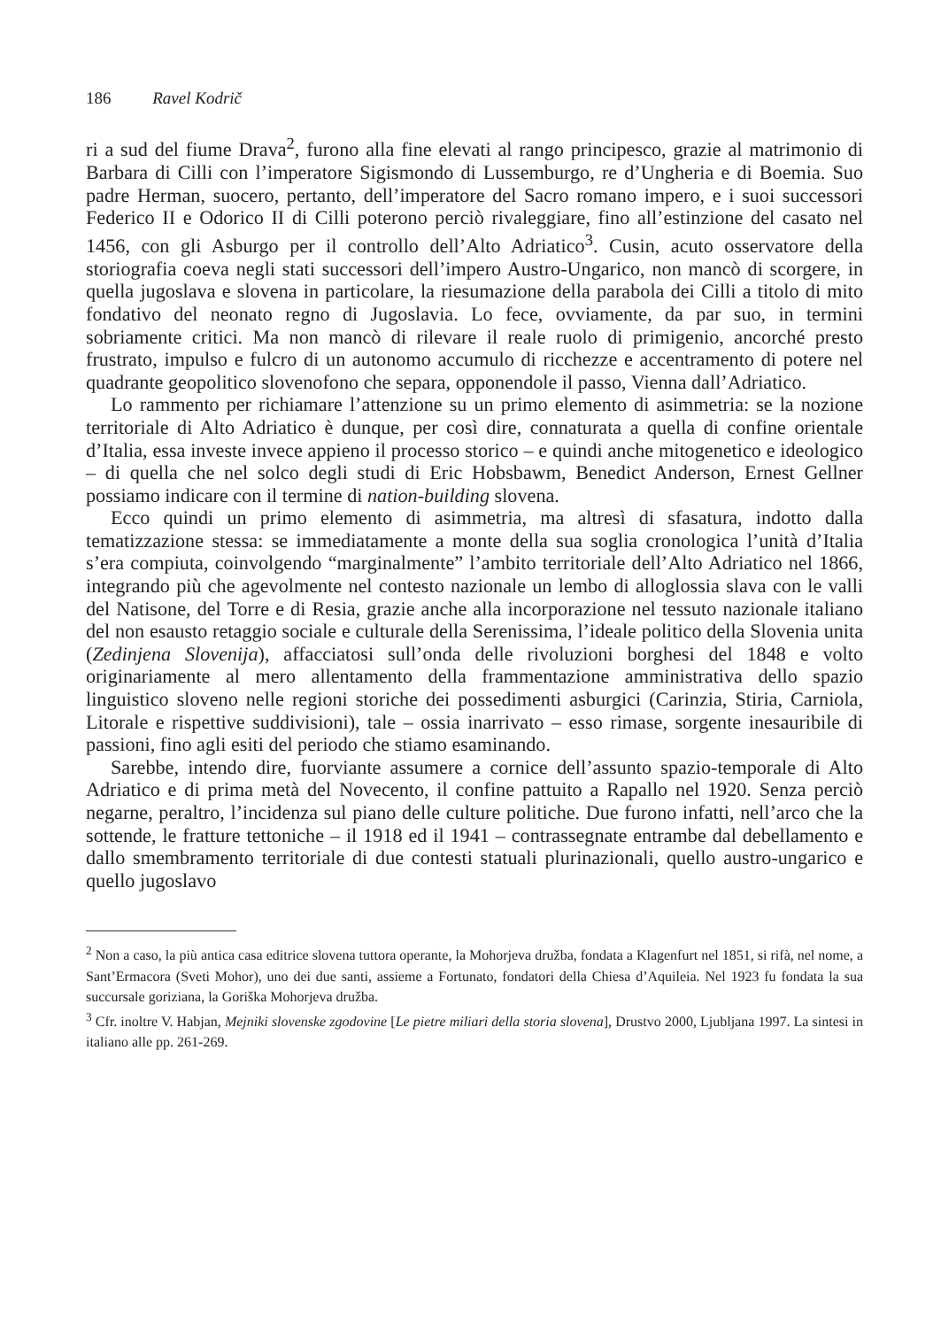186 Ravel Kodrič
ri a sud del fiume Drava<sup>2</sup>, furono alla fine elevati al rango principesco, grazie al matrimonio di Barbara di Cilli con l’imperatore Sigismondo di Lussemburgo, re d’Ungheria e di Boemia. Suo padre Herman, suocero, pertanto, dell’imperatore del Sacro romano impero, e i suoi successori Federico II e Odorico II di Cilli poterono perciò rivaleggiare, fino all’estinzione del casato nel 1456, con gli Asburgo per il controllo dell’Alto Adriatico<sup>3</sup>. Cusin, acuto osservatore della storiografia coeva negli stati successori dell’impero Austro-Ungarico, non mancò di scorgere, in quella jugoslava e slovena in particolare, la riesumazione della parabola dei Cilli a titolo di mito fondativo del neonato regno di Jugoslavia. Lo fece, ovviamente, da par suo, in termini sobriamente critici. Ma non mancò di rilevare il reale ruolo di primigenio, ancorché presto frustrato, impulso e fulcro di un autonomo accumulo di ricchezze e accentramento di potere nel quadrante geopolitico slovenofono che separa, opponendole il passo, Vienna dall’Adriatico.
Lo rammento per richiamare l’attenzione su un primo elemento di asimmetria: se la nozione territoriale di Alto Adriatico è dunque, per così dire, connaturata a quella di confine orientale d’Italia, essa investe invece appieno il processo storico – e quindi anche mitogenetico e ideologico – di quella che nel solco degli studi di Eric Hobsbawm, Benedict Anderson, Ernest Gellner possiamo indicare con il termine di nation-building slovena.
Ecco quindi un primo elemento di asimmetria, ma altresì di sfasatura, indotto dalla tematizzazione stessa: se immediatamente a monte della sua soglia cronologica l’unità d’Italia s’era compiuta, coinvolgendo “marginalmente” l’ambito territoriale dell’Alto Adriatico nel 1866, integrando più che agevolmente nel contesto nazionale un lembo di alloglossia slava con le valli del Natisone, del Torre e di Resia, grazie anche alla incorporazione nel tessuto nazionale italiano del non esausto retaggio sociale e culturale della Serenissima, l’ideale politico della Slovenia unita (Zedinjena Slovenija), affacciatosi sull’onda delle rivoluzioni borghesi del 1848 e volto originariamente al mero allentamento della frammentazione amministrativa dello spazio linguistico sloveno nelle regioni storiche dei possedimenti asburgici (Carinzia, Stiria, Carniola, Litorale e rispettive suddivisioni), tale – ossia inarrivato – esso rimase, sorgente inesauribile di passioni, fino agli esiti del periodo che stiamo esaminando.
Sarebbe, intendo dire, fuorviante assumere a cornice dell’assunto spazio-temporale di Alto Adriatico e di prima metà del Novecento, il confine pattuito a Rapallo nel 1920. Senza perciò negarne, peraltro, l’incidenza sul piano delle culture politiche. Due furono infatti, nell’arco che la sottende, le fratture tettoniche – il 1918 ed il 1941 – contrassegnate entrambe dal debellamento e dallo smembramento territoriale di due contesti statuali plurinazionali, quello austro-ungarico e quello jugoslavo
<sup>2</sup> Non a caso, la più antica casa editrice slovena tuttora operante, la Mohorjeva družba, fondata a Klagenfurt nel 1851, si rifà, nel nome, a Sant’Ermacora (Sveti Mohor), uno dei due santi, assieme a Fortunato, fondatori della Chiesa d’Aquileia. Nel 1923 fu fondata la sua succursale goriziana, la Goriška Mohorjeva družba.
<sup>3</sup> Cfr. inoltre V. Habjan, Mejniki slovenske zgodovine [Le pietre miliari della storia slovena], Drustvo 2000, Ljubljana 1997. La sintesi in italiano alle pp. 261-269.